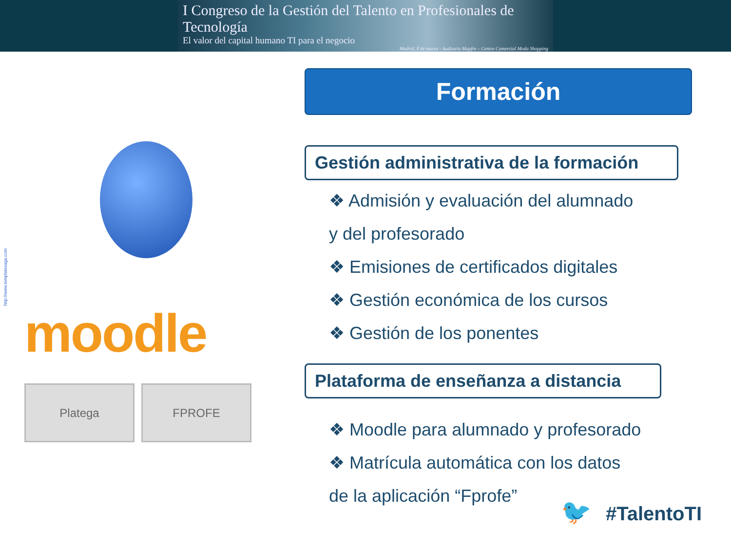I Congreso de la Gestión del Talento en Profesionales de Tecnología
El valor del capital humano TI para el negocio
Madrid, 8 de marzo - Auditorio Mapfre – Centro Comercial Moda Shopping
http://www.templatesaga.com
moodle
Platega FPROFE
Formación
Gestión administrativa de la formación
❖ Admisión y evaluación del alumnado
y del profesorado
❖ Emisiones de certificados digitales
❖ Gestión económica de los cursos
❖ Gestión de los ponentes
Plataforma de enseñanza a distancia
❖ Moodle para alumnado y profesorado
❖ Matrícula automática con los datos
de la aplicación “Fprofe”
🐦 #TalentoTI